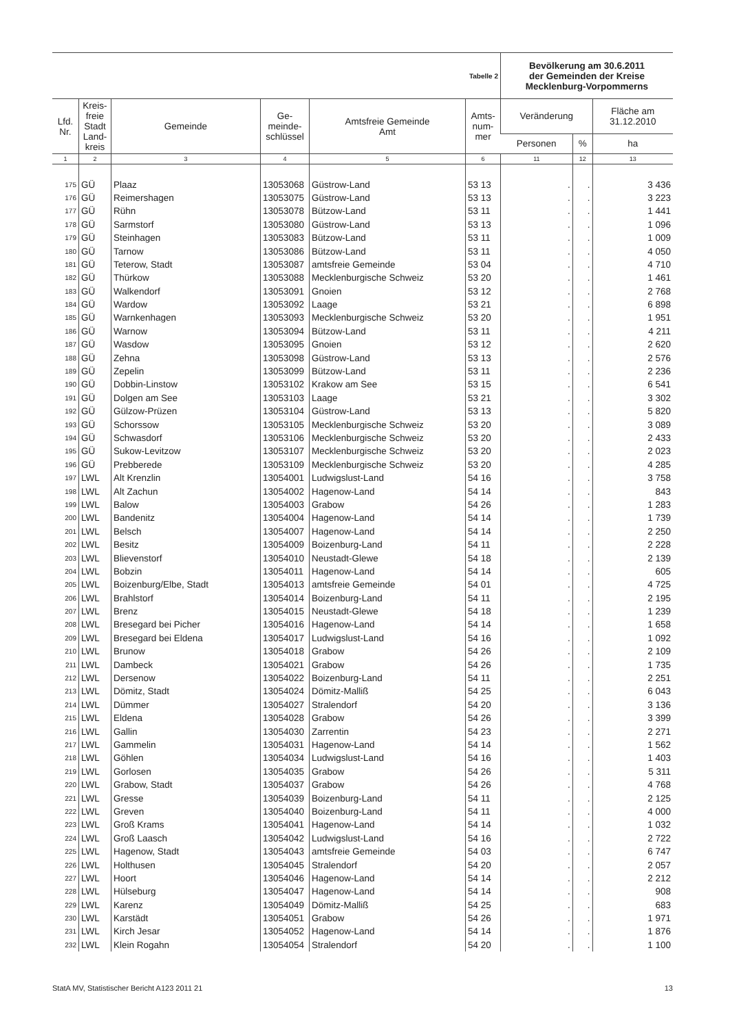| Tabelle 2 | | | | | | Bevölkerung am 30.6.2011 der Gemeinden der Kreise Mecklenburg-Vorpommerns | | |
| Lfd. Nr. | Kreis- freie Stadt Land- kreis | Gemeinde | Ge- meinde- schlüssel | Amtsfreie Gemeinde Amt | Amts- num- mer | Veränderung | | Fläche am 31.12.2010 |
| | | | | | | Personen | % | ha |
| 1 | 2 | 3 | 4 | 5 | 6 | 11 | 12 | 13 |
| 175 | GÜ | Plaaz | 13053068 | Güstrow-Land | 53 13 | . | . | 3 436 |
| 176 | GÜ | Reimershagen | 13053075 | Güstrow-Land | 53 13 | . | . | 3 223 |
| 177 | GÜ | Rühn | 13053078 | Bützow-Land | 53 11 | . | . | 1 441 |
| 178 | GÜ | Sarmstorf | 13053080 | Güstrow-Land | 53 13 | . | . | 1 096 |
| 179 | GÜ | Steinhagen | 13053083 | Bützow-Land | 53 11 | . | . | 1 009 |
| 180 | GÜ | Tarnow | 13053086 | Bützow-Land | 53 11 | . | . | 4 050 |
| 181 | GÜ | Teterow, Stadt | 13053087 | amtsfreie Gemeinde | 53 04 | . | . | 4 710 |
| 182 | GÜ | Thürkow | 13053088 | Mecklenburgische Schweiz | 53 20 | . | . | 1 461 |
| 183 | GÜ | Walkendorf | 13053091 | Gnoien | 53 12 | . | . | 2 768 |
| 184 | GÜ | Wardow | 13053092 | Laage | 53 21 | . | . | 6 898 |
| 185 | GÜ | Warnkenhagen | 13053093 | Mecklenburgische Schweiz | 53 20 | . | . | 1 951 |
| 186 | GÜ | Warnow | 13053094 | Bützow-Land | 53 11 | . | . | 4 211 |
| 187 | GÜ | Wasdow | 13053095 | Gnoien | 53 12 | . | . | 2 620 |
| 188 | GÜ | Zehna | 13053098 | Güstrow-Land | 53 13 | . | . | 2 576 |
| 189 | GÜ | Zepelin | 13053099 | Bützow-Land | 53 11 | . | . | 2 236 |
| 190 | GÜ | Dobbin-Linstow | 13053102 | Krakow am See | 53 15 | . | . | 6 541 |
| 191 | GÜ | Dolgen am See | 13053103 | Laage | 53 21 | . | . | 3 302 |
| 192 | GÜ | Gülzow-Prüzen | 13053104 | Güstrow-Land | 53 13 | . | . | 5 820 |
| 193 | GÜ | Schorssow | 13053105 | Mecklenburgische Schweiz | 53 20 | . | . | 3 089 |
| 194 | GÜ | Schwasdorf | 13053106 | Mecklenburgische Schweiz | 53 20 | . | . | 2 433 |
| 195 | GÜ | Sukow-Levitzow | 13053107 | Mecklenburgische Schweiz | 53 20 | . | . | 2 023 |
| 196 | GÜ | Prebberede | 13053109 | Mecklenburgische Schweiz | 53 20 | . | . | 4 285 |
| 197 | LWL | Alt Krenzlin | 13054001 | Ludwigslust-Land | 54 16 | . | . | 3 758 |
| 198 | LWL | Alt Zachun | 13054002 | Hagenow-Land | 54 14 | . | . | 843 |
| 199 | LWL | Balow | 13054003 | Grabow | 54 26 | . | . | 1 283 |
| 200 | LWL | Bandenitz | 13054004 | Hagenow-Land | 54 14 | . | . | 1 739 |
| 201 | LWL | Belsch | 13054007 | Hagenow-Land | 54 14 | . | . | 2 250 |
| 202 | LWL | Besitz | 13054009 | Boizenburg-Land | 54 11 | . | . | 2 228 |
| 203 | LWL | Blievenstorf | 13054010 | Neustadt-Glewe | 54 18 | . | . | 2 139 |
| 204 | LWL | Bobzin | 13054011 | Hagenow-Land | 54 14 | . | . | 605 |
| 205 | LWL | Boizenburg/Elbe, Stadt | 13054013 | amtsfreie Gemeinde | 54 01 | . | . | 4 725 |
| 206 | LWL | Brahlstorf | 13054014 | Boizenburg-Land | 54 11 | . | . | 2 195 |
| 207 | LWL | Brenz | 13054015 | Neustadt-Glewe | 54 18 | . | . | 1 239 |
| 208 | LWL | Bresegard bei Picher | 13054016 | Hagenow-Land | 54 14 | . | . | 1 658 |
| 209 | LWL | Bresegard bei Eldena | 13054017 | Ludwigslust-Land | 54 16 | . | . | 1 092 |
| 210 | LWL | Brunow | 13054018 | Grabow | 54 26 | . | . | 2 109 |
| 211 | LWL | Dambeck | 13054021 | Grabow | 54 26 | . | . | 1 735 |
| 212 | LWL | Dersenow | 13054022 | Boizenburg-Land | 54 11 | . | . | 2 251 |
| 213 | LWL | Dömitz, Stadt | 13054024 | Dömitz-Malliß | 54 25 | . | . | 6 043 |
| 214 | LWL | Dümmer | 13054027 | Stralendorf | 54 20 | . | . | 3 136 |
| 215 | LWL | Eldena | 13054028 | Grabow | 54 26 | . | . | 3 399 |
| 216 | LWL | Gallin | 13054030 | Zarrentin | 54 23 | . | . | 2 271 |
| 217 | LWL | Gammelin | 13054031 | Hagenow-Land | 54 14 | . | . | 1 562 |
| 218 | LWL | Göhlen | 13054034 | Ludwigslust-Land | 54 16 | . | . | 1 403 |
| 219 | LWL | Gorlosen | 13054035 | Grabow | 54 26 | . | . | 5 311 |
| 220 | LWL | Grabow, Stadt | 13054037 | Grabow | 54 26 | . | . | 4 768 |
| 221 | LWL | Gresse | 13054039 | Boizenburg-Land | 54 11 | . | . | 2 125 |
| 222 | LWL | Greven | 13054040 | Boizenburg-Land | 54 11 | . | . | 4 000 |
| 223 | LWL | Groß Krams | 13054041 | Hagenow-Land | 54 14 | . | . | 1 032 |
| 224 | LWL | Groß Laasch | 13054042 | Ludwigslust-Land | 54 16 | . | . | 2 722 |
| 225 | LWL | Hagenow, Stadt | 13054043 | amtsfreie Gemeinde | 54 03 | . | . | 6 747 |
| 226 | LWL | Holthusen | 13054045 | Stralendorf | 54 20 | . | . | 2 057 |
| 227 | LWL | Hoort | 13054046 | Hagenow-Land | 54 14 | . | . | 2 212 |
| 228 | LWL | Hülseburg | 13054047 | Hagenow-Land | 54 14 | . | . | 908 |
| 229 | LWL | Karenz | 13054049 | Dömitz-Malliß | 54 25 | . | . | 683 |
| 230 | LWL | Karstädt | 13054051 | Grabow | 54 26 | . | . | 1 971 |
| 231 | LWL | Kirch Jesar | 13054052 | Hagenow-Land | 54 14 | . | . | 1 876 |
| 232 | LWL | Klein Rogahn | 13054054 | Stralendorf | 54 20 | . | . | 1 100 |
StatA MV, Statistischer Bericht A123 2011 21 13